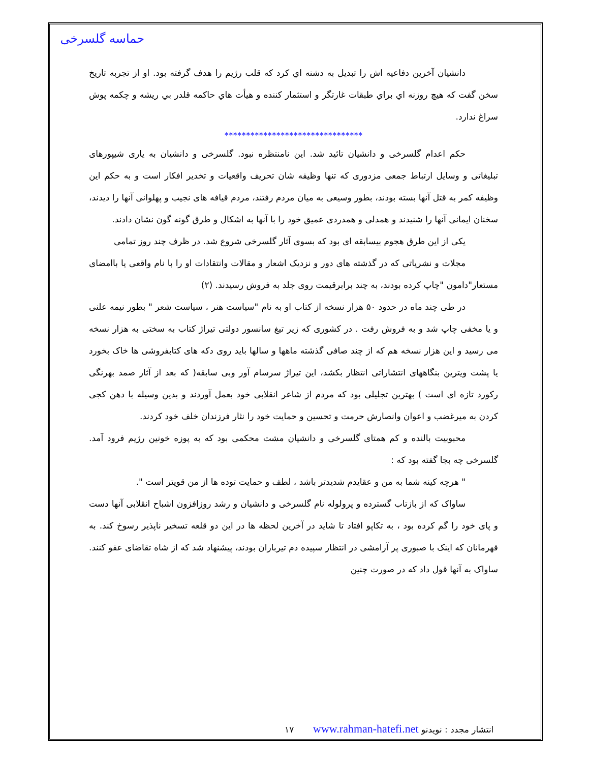حماسه گلسرخی
دانشیان آخرین دفاعیه اش را تبدیل به دشنه اي کرد که قلب رژیم را هدف گرفته بود. او از تجربه تاریخ سخن گفت که هیچ روزنه اي براي طبقات غارتگر و استثمار کننده و هیأت هاي حاکمه قلدر بي ریشه و چکمه پوش سراغ ندارد.
********************************
حکم اعدام گلسرخی و دانشیان تائید شد. این نامنتظره نبود. گلسرخی و دانشیان به یاری شیپورهای تبلیغاتی و وسایل ارتباط جمعی مزدوری که تنها وظیفه شان تحریف واقعیات و تخدیر افکار است و به حکم این وظیفه کمر به قتل آنها بسته بودند، بطور وسیعی به میان مردم رفتند، مردم قیافه های نجیب و پهلوانی آنها را دیدند، سخنان ایمانی آنها را شنیدند و همدلی و همدردی عمیق خود را با آنها به اشکال و طرق گونه گون نشان دادند.
یکی از این طرق هجوم بیسابقه ای بود که بسوی آثار گلسرخی شروع شد. در ظرف چند روز تمامی
مجلات و نشریاتی که در گذشته های دور و نزدیک اشعار و مقالات وانتقادات او را با نام واقعی یا باامضای مستعار"دامون "چاپ کرده بودند، به چند برابرقیمت روی جلد به فروش رسیدند. (۲)
در طی چند ماه در حدود ۵۰ هزار نسخه از کتاب او به نام "سیاست هنر ، سیاست شعر " بطور نیمه علنی و یا مخفی چاپ شد و به فروش رفت . در کشوری که زیر تیغ سانسور دولتی تیراژ کتاب به سختی به هزار نسخه می رسید و این هزار نسخه هم که از چند صافی گذشته ماهها و سالها باید روی دکه های کتابفروشی ها خاک بخورد یا پشت ویترین بنگاههای انتشاراتی انتظار بکشد، این تیراژ سرسام آور وبی سابقه( که بعد از آثار صمد بهرنگی رکورد تازه ای است ) بهترین تجلیلی بود که مردم از شاعر انقلابی خود بعمل آوردند و بدین وسیله با دهن کجی کردن به میرغضب و اعوان وانصارش حرمت و تحسین و حمایت خود را نثار فرزندان خلف خود کردند.
محبوبیت بالنده و کم همتای گلسرخی و دانشیان مشت محکمی بود که به پوزه خونین رژیم فرود آمد. گلسرخی چه بجا گفته بود که :
" هرچه کینه شما به من و عقایدم شدیدتر باشد ، لطف و حمایت توده ها از من قویتر است ".
ساواک که از بازتاب گسترده و پرولوله نام گلسرخی و دانشیان و رشد روزافزون اشباح انقلابی آنها دست و پای خود را گم کرده بود ، به تکاپو افتاد تا شاید در آخرین لحظه ها در این دو قلعه تسخیر ناپذیر رسوخ کند. به قهرمانان که اینک با صبوری پر آرامشی در انتظار سپیده دم تیرباران بودند، پیشنهاد شد که از شاه تقاضای عفو کنند. ساواک به آنها قول داد که در صورت چنین
۱۷ www.rahman-hatefi.net انتشار مجدد : نویدنو